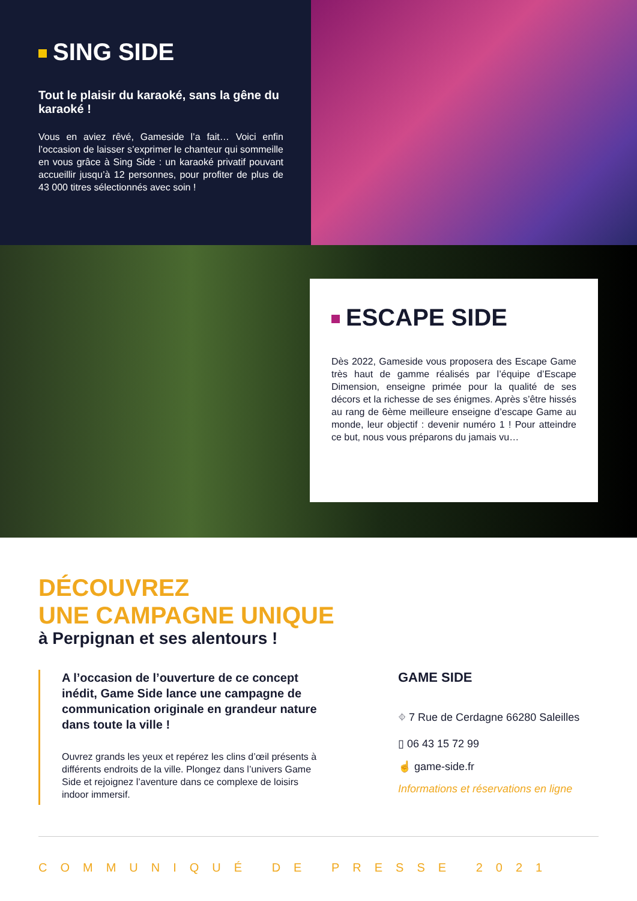SING SIDE
Tout le plaisir du karaoké, sans la gêne du karaoké !
Vous en aviez rêvé, Gameside l’a fait… Voici enfin l’occasion de laisser s’exprimer le chanteur qui sommeille en vous grâce à Sing Side : un karaoké privatif pouvant accueillir jusqu’à 12 personnes, pour profiter de plus de 43 000 titres sélectionnés avec soin !
ESCAPE SIDE
Dès 2022, Gameside vous proposera des Escape Game très haut de gamme réalisés par l’équipe d’Escape Dimension, enseigne primée pour la qualité de ses décors et la richesse de ses énigmes. Après s’être hissés au rang de 6ème meilleure enseigne d’escape Game au monde, leur objectif : devenir numéro 1 ! Pour atteindre ce but, nous vous préparons du jamais vu…
DÉCOUVREZ
UNE CAMPAGNE UNIQUE
à Perpignan et ses alentours !
A l’occasion de l’ouverture de ce concept inédit, Game Side lance une campagne de communication originale en grandeur nature dans toute la ville !
Ouvrez grands les yeux et repérez les clins d’œil présents à différents endroits de la ville. Plongez dans l’univers Game Side et rejoignez l’aventure dans ce complexe de loisirs indoor immersif.
GAME SIDE
⌖ 7 Rue de Cerdagne 66280 Saleilles
▯ 06 43 15 72 99
☝ game-side.fr
Informations et réservations en ligne
COMMUNIQUÉ DE PRESSE 2021